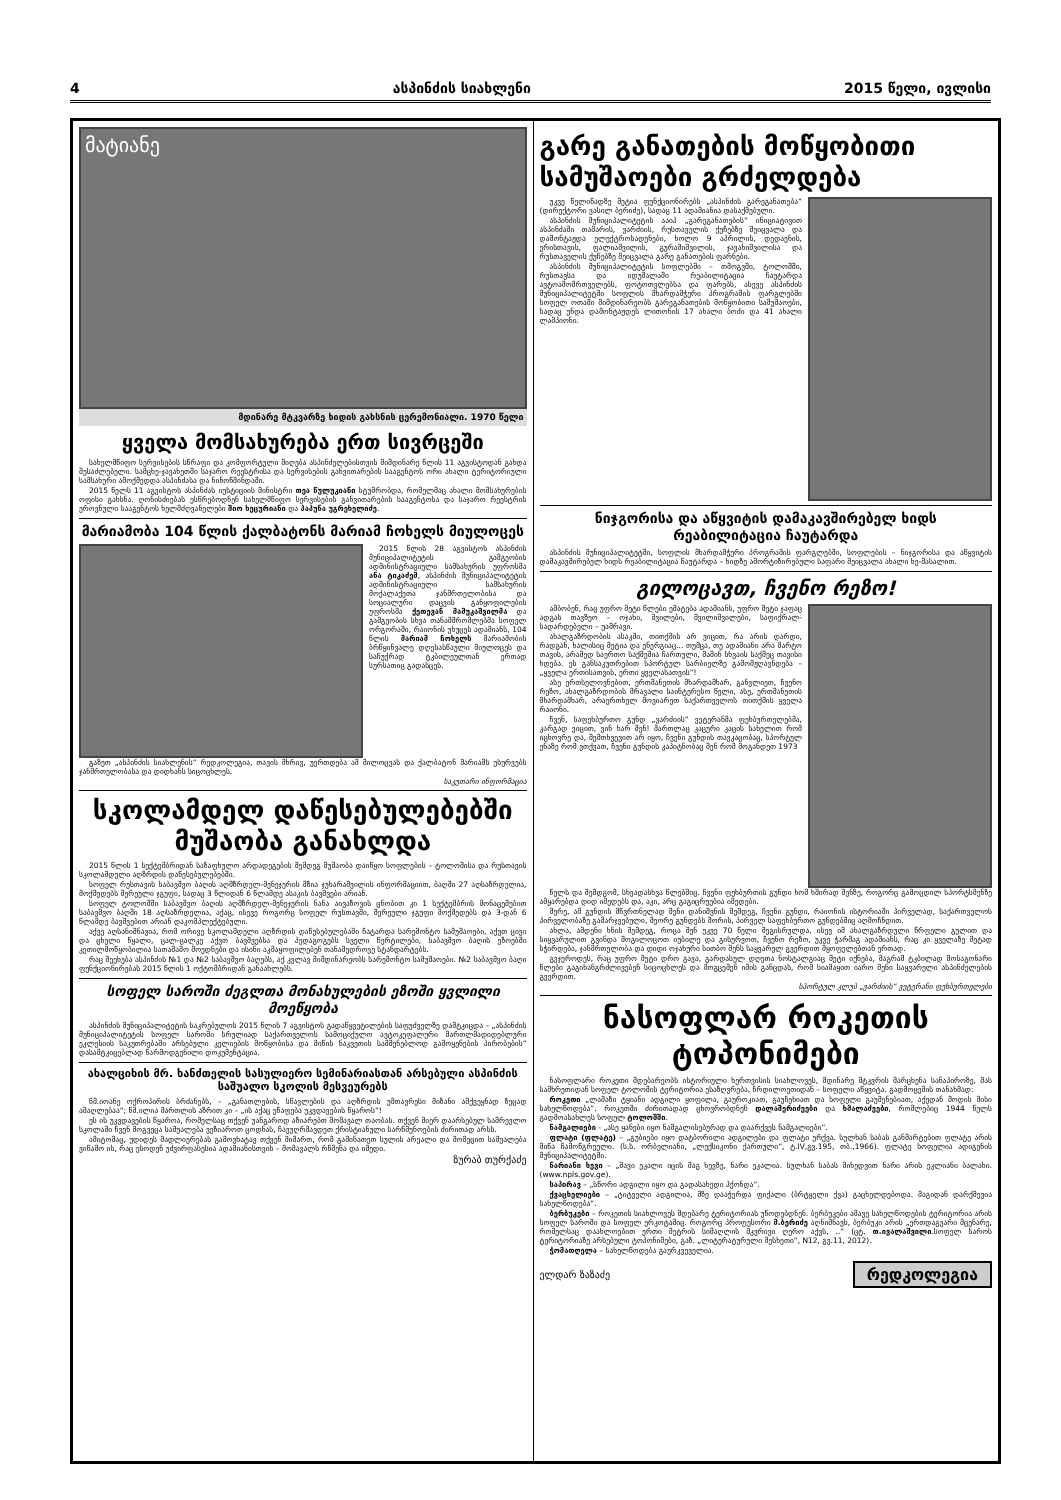4 ასპინძის სიახლენი 2015 წელი, ივლისი
მატიანე
მდინარე მტკვარზე ხიდის გახსნის ცერემონიალი. 1970 წელი
ყველა მომსახურება ერთ სივრცეში
სახელმწიფო სერვისების სწრაფი და კომფორტული მიღება ასპინძელებისთვის მიმდინარე წლის 11 აგვისტოდან გახდა შესაძლებელი. სამცხე-ჯავახეთში საჯარო რეესტრისა და სერვისების განვითარების სააგენტოს ორი ახალი ტერიტორიული სამსახური ამოქმედდა ასპინძასა და ნინოწმინდაში.
2015 წელს 11 აგვისტოს ასპინძას იუსტიციის მინისტრი თეა წულუკიანი სტუმრობდა, რომელმაც ახალი მომსახურების ოფისი გახსნა. ღონისძიებას ესწრებოდნენ სახელმწიფო სერვისების განვითარების სააგენტოსა და საჯარო რეესტრის ეროვნული სააგენტოს ხელმძღვანელები შიო ხეცურიანი და პაპუნა უგრეხელიძე.
მარიამობა 104 წლის ქალბატონს მარიამ ჩოხელს მიულოცეს
2015 წლის 28 აგვისტოს ასპინძის მუნიციპალიტეტის გამგეობის ადმინისტრაციული სამსახურის უფროსმა ანა ტიკაძემ, ასპინძის მუნიციპალიტეტის ადმინისტრაციული სამსახურის მოქალაქეთა ჯანმრთელობისა და სოციალური დაცვის განყოფილების უფროსმა ქეთევან მამუკაშვილმა და გამგეობის სხვა თანამშრომლებმა სოფელ ორგორაში, რაიონის უხუცეს ადამიანს, 104 წლის მარიამ ჩოხელს მარიამობის ბრწყინვალე დღესასწაული მიულოცეს და საჩუქრად ტკბილეულთან ერთად სურსათიც გადასცეს.
გაზეთ „ასპინძის სიახლენის“ რედკოლეგია, თავის მხრივ, უერთდება ამ მილოცვას და ქალბატონ მარიამს უსურვებს ჯანმრთელობასა და დიდხანს სიცოცხლეს.
საკუთარი ინფორმაცია
სკოლამდელ დაწესებულებებში მუშაობა განახლდა
2015 წლის 1 სექტემბრიდან საზაფხულო არდადეგების შემდეგ მუშაობა დაიწყო სოფლების – ტოლოშისა და რუსთავის სკოლამდელი აღზრდის დაწესებულებებში.
სოფელ რუსთავის საბავშვო ბაღის აღმზრდელ-მენეჯერის მზია ჯუხარაშვილის ინფორმაციით, ბაღში 27 აღსაზრდელია, მოქმედებს შერეული ჯგუფი, სადაც 3 წლიდან 6 წლამდე ასაკის ბავშვები არიან.
სოფელ ტოლოშში საბავშვო ბაღის აღმზრდელ-მენეჯერის ნანა აივაზოვის ცნობით კი 1 სექტემბრის მონაცემებით საბავშვო ბაღში 18 აღსაზრდელია, აქაც, ისევე როგორც სოფელ რუსთავში, შერეული ჯგუფი მოქმედებს და 3-დან 6 წლამდე ბავშვებით არიან დაკომპლექტებული.
აქვე აღსანიშნავია, რომ ორივე სკოლამდელი აღზრდის დაწესებულებაში ჩატარდა სარემონტო სამუშაოები, აქვთ ცივი და ცხელი წყალი, ცალ-ცალკე აქვთ ბავშვებსა და პედაგოგებს სველი წერტილები, საბავშვო ბაღის ეზოებში კეთილმოწყობილია სათამაშო მოედნები და ისინი აკმაყოფილებენ თანამედროვე სტანდარტებს.
რაც შეეხება ასპინძის №1 და №2 საბავშვო ბაღებს, აქ კვლავ მიმდინარეობს სარემონტო სამუშაოები. №2 საბავშვო ბაღი ფუნქციონირებას 2015 წლის 1 ოქტომბრიდან განაახლებს.
სოფელ საროში ძეგლთა მონახულების ეზოში ყვლილი მოეწყობა
ასპინძის მუნიციპალიტეტის საკრებულოს 2015 წლის 7 აგვისტოს გადაწყვეტილების საფუძველზე დამტკიცდა – „ასპინძის მუნიციპალიტეტის სოფელ საროში სრულიად საქართველოს სამოციქულო ავტოკეფალური მართლმადიდებლური ეკლესიის საკუთრებაში არსებული კელიების მოწყობისა და მიწის ნაკვეთის სამშენებლოდ გამოყენების პირობების“ დასამტკიცებლად წარმოდგენილი დოკუმენტაცია.
ახალციხის მრ. ხანძთელის სასულიერო სემინარიასთან არსებული ასპინძის საშუალო სკოლის მესვეურებს
წმ.იოანე ოქროპირის ბრძანებს, – „განათლების, სწავლების და აღზრდის უმთავრესი მიზანი ამქვეყნად ზეცად ამაღლებაა“; წმ.ილია მართლის აზრით კი – „ის აქაც ეწაფება უკვდავების წყაროს“!
ეს ის უკვდავების წყაროა, რომელსაც თქვენ უანგაროდ აზიარებთ მომავალ თაობას. თქვენ მიერ დაარსებულ სამრევლო სკოლაში ჩვენ მოგვეცა საშუალება ვეზიაროთ ცოდნას, ჩავუღრმავდეთ ქრისტიანული სარწმუნოების ძირითად არსს.
ამიტომაც, უდიდეს მადლიერებას გამოვხატავ თქვენ მიმართ, რომ გამინათეთ სულის არეალი და მომეცით საშუალება ვიწამო ის, რაც ესოდენ უძვირფასესია ადამიანისთვის – მომავალს რწმენა და იმედი.
ზურაბ თურქაძე
გარე განათების მოწყობითი სამუშაოები გრძელდება
უკვე წელიწადზე მეტია ფუნქციონირებს „ასპინძის გარეგანათება“ (დირექტორი ვასილ ბერიძე), სადაც 11 ადამიანია დასაქმებული.
ასპინძის მუნიციპალიტეტის ააიპ „გარეგანათების“ ინიციატივით ასპინძაში თამარის, ვარძიის, რუსთაველის ქუჩებზე შეიცვალა და დამონტაჟდა ელექტროსადენები, ხოლო 9 აპრილის, დედაენის, ერისთავის, ფალიაშვილის, გურამიშვილის, ჯავახიშვილისა და რუსთაველის ქუჩებზე შეიცვალა გარე განათების ფარნები.
ასპინძის მუნიციპალიტეტის სოფლებში – თმოგვში, ტოლოშში, რუსთავსა და იდუმალაში რეაბილიტაცია ჩაუტარდა ავტოამომრთველებს, ფოტოთვლებსა და ფარებს, ასევე ასპინძის მუნიციპალიტეტში სოფლის მხარდამჭერი პროგრამის ფარგლებში სოფელ ოთაში მიმდინარეობს გარეგანათების მოწყობითი სამუშაოები, სადაც უნდა დამონტაჟდეს ლითონის 17 ახალი ბოძი და 41 ახალი ლამპიონი.
ნიჯგორისა და აწყვიტის დამაკავშირებელ ხიდს რეაბილიტაცია ჩაუტარდა
ასპინძის მუნიციპალიტეტში, სოფლის მხარდამჭერი პროგრამის ფარგლებში, სოფლების – ნიჯგორისა და აწყვიტის დამაკავშირებელ ხიდს რეაბილიტაცია ჩაუტარდა – ხიდზე ამორტიზირებული საფარი შეიცვალა ახალი ხე-მასალით.
გილოცავთ, ჩვენო რეზო!
ამბობენ, რაც უფრო მეტი წლები ემატება ადამიანს, უფრო მეტი ჯაფაც ადგას თავზეო – ოჯახი, შვილები, შვილიშვილები, საფიქრალ-სადარდებელი – უამრავი.
ახალგაზრდობის ასაკში, თითქმის არ ვიცით, რა არის დარდი, რადგან, ხალისიც მეტია და ენერგიაც... თუმცა, თუ ადამიანი არა მარტო თავის, არამედ საერთო საქმეშია ჩართული, მაშინ სხვაის საქმეც თავისი ხდება. ეს განსაკუთრებით სპორტულ სარბიელზე გამომჟღავნდება – „ყველა ერთისათვის, ერთი ყველასათვის“!
ასე ერთსულოვნებით, ერთმანეთის მხარდამხარ, განვლიეთ, ჩვენო რეზო, ახალგაზრდობის მრავალი საინტერესო წელი, ასე, ერთმანეთის მხარდამხარ, არაერთხელ მოვიარეთ საქართველოს თითქმის ყველა რაიონი.
ჩვენ, საფეხბურთო გუნდ „ვარძიის“ ვეტერანმა ფეხბურთელებმა, კარგად ვიცით, ვინ ხარ შენ! მართლაც კაცური კაცის სახელით რომ იცხოვრე და, შემთხვევით არ იყო, ჩვენი გუნდის თავკაცობაც, სპორტულ ენაზე რომ ვთქვათ, ჩვენი გუნდის კაპიტნობაც შენ რომ მოგანდეთ 1973
წელს და შემდგომ, სხვადასხვა წლებშიც. ჩვენი ფეხბურთის გუნდი ხომ ხშირად შენზე, როგორც გამოცდილ სპორტსმენზე ამყარებდა დიდ იმედებს და, აკი, არც გაგიცრუებია იმედები.
მერე, ამ გუნდის მწვრთნელად შენი დანიშვნის შემდეგ, ჩვენი გუნდი, რაიონის ისტორიაში პირველად, საქართველოს პირველობაზე გამარჯვებული, მეორე გუნდებს შორის, პირველ საფეხბურთო გუნდებშიც აღმოჩნდით.
ახლა, ამდენი ხნის შემდეგ, როცა შენ უკვე 70 წელი შეგისრულდა, ისევ იმ ახალგაზრდული წრფელი გულით და სიყვარულით გვინდა მოგილოცოთ იუბილე და გისურვოთ, ჩვენო რეზო, უკვე ჭარმაგ ადამიანს, რაც კი ყველაზე მეტად სჭირდება, ჯანმრთელობა და დიდი ოჯახური სითბო შენს საყვარელ გვერდით მყოფელებთან ერთად.
გვჯეროდეს, რაც უფრო მეტი დრო გავა, გარდასულ დღეთა ნოსტალგიაც მეტი იქნება, მაგრამ ტკბილად მოსაგონარი წლები გაგიხანგრძლივებენ სიცოცხლეს და მოგცემენ იმის განცდას, რომ სიამაყით იარო შენი საყვარელი ასპინძელების გვერდით.
სპორტულ კლუბ „ვარძიის“ ვეტერანი ფეხბურთელები
ნასოფლარ როკეთის ტოპონიმები
ნასოფლარი როკეთი მდებარეობს ისტორიული ხერთვისის სიახლოვეს, მდინარე მტკვრის მარცხენა სანაპიროზე, მას სამხრეთიდან სოფელ ტოლოშის ტერიტორია ესაზღვრება, ჩრდილოეთიდან – სოფელი აწყვიტა. გადმოცემის თანახმად:
როკეთი „ლამაზი ტყიანი ადგილი ყოფილა, გაუროკიათ, გაუჩეხიათ და სოფელი გაუშენებიათ, აქედან მოდის მისი სახელწოდება“. როკეთში ძირითადად ცხოვრობდნენ დალაშერიძეები და ხმალაძეები, რომლებიც 1944 წელს გადმოასახლეს სოფელ ტოლოშში.
ნამგალიები - „ასე ყანები იყო ნამგალისებურად და დაარქვეს ნამგალიები“.
ფლატი (ფლატე) – „გუბიები იყო დატბორილი ადგილები და ფლატი ერქვა. სულხან საბას განმარტებით ფლატე არის მიწა ჩამოწგრეული. (ს.ს. ორბელიანი, „ლექსიკონი ქართული“, ტ.IV,გვ.195, თბ.,1966). ფლატე სოფელია ადიგენის მუნიციპალიტეტში.
ნარიანი ხევი – „შავი ეკალი იცის მაგ ხევზე, ნარი ეკალია. სულხან საბას მიხედვით ნარი არის ეკლიანი ბალახი.(www.npls.gov.ge).
საპირავ – „სწორი ადგილი იყო და გადასახედი ჰქონდა“.
ქვაცხელიები – „ტიტველი ადგილია, მზე დააჭერდა ფიქალი (ბრტყელი ქვა) გაცხელდებოდა. მაგიდან დარქმევია სახელწოდება“.
ბერბუკები – როკეთის სიახლოვეს მდებარე ტერიტორიას უწოდებდნენ. ბერბუკები ამავე სახელწოდების ტერიტორია არის სოფელ საროში და სოფელ ერკოტაშიც. როგორც პროფესორი მ.ბერიძე აღნიშნავს, ბერბუკი არის „ერთდაგვარი მცენარე, რომელსაც დაახლოებით ერთი მეტრის სიმაღლის მკვრივი ღერო აქვს, ..“ (ცტ. თ.ივალაშვილი.სოფელ საროს ტერიტორიაზე არსებული ტოპონიმები, გაზ. „ლიტერატურული მესხეთი“, N12, გვ.11, 2012).
ჭომათღელა – სახელწოდება გაურკვეველია.
ელდარ ზაზაძე რედკოლეგია